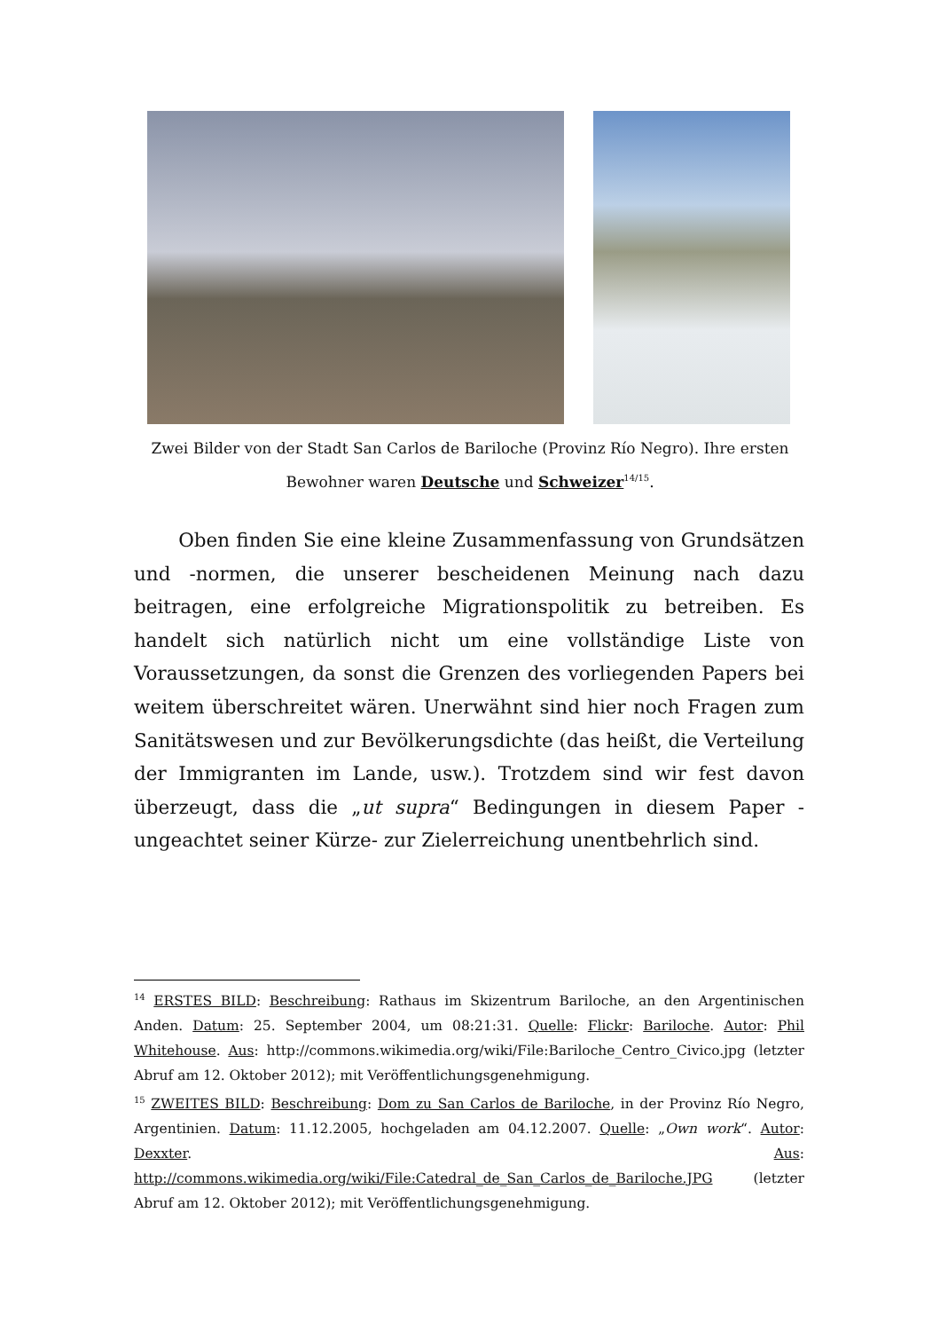Zwei Bilder von der Stadt San Carlos de Bariloche (Provinz Río Negro). Ihre ersten
Bewohner waren Deutsche und Schweizer<sup>14/15</sup>.
Oben finden Sie eine kleine Zusammenfassung von Grundsätzen und -normen, die unserer bescheidenen Meinung nach dazu beitragen, eine erfolgreiche Migrationspolitik zu betreiben. Es handelt sich natürlich nicht um eine vollständige Liste von Voraussetzungen, da sonst die Grenzen des vorliegenden Papers bei weitem überschreitet wären. Unerwähnt sind hier noch Fragen zum Sanitätswesen und zur Bevölkerungsdichte (das heißt, die Verteilung der Immigranten im Lande, usw.). Trotzdem sind wir fest davon überzeugt, dass die „ut supra“ Bedingungen in diesem Paper -ungeachtet seiner Kürze- zur Zielerreichung unentbehrlich sind.
<sup>14</sup> ERSTES BILD: Beschreibung: Rathaus im Skizentrum Bariloche, an den Argentinischen Anden. Datum: 25. September 2004, um 08:21:31. Quelle: Flickr: Bariloche. Autor: Phil Whitehouse. Aus: http://commons.wikimedia.org/wiki/File:Bariloche_Centro_Civico.jpg (letzter Abruf am 12. Oktober 2012); mit Veröffentlichungsgenehmigung.
<sup>15</sup> ZWEITES BILD: Beschreibung: Dom zu San Carlos de Bariloche, in der Provinz Río Negro, Argentinien. Datum: 11.12.2005, hochgeladen am 04.12.2007. Quelle: „Own work“. Autor: Dexxter. Aus: http://commons.wikimedia.org/wiki/File:Catedral_de_San_Carlos_de_Bariloche.JPG (letzter Abruf am 12. Oktober 2012); mit Veröffentlichungsgenehmigung.